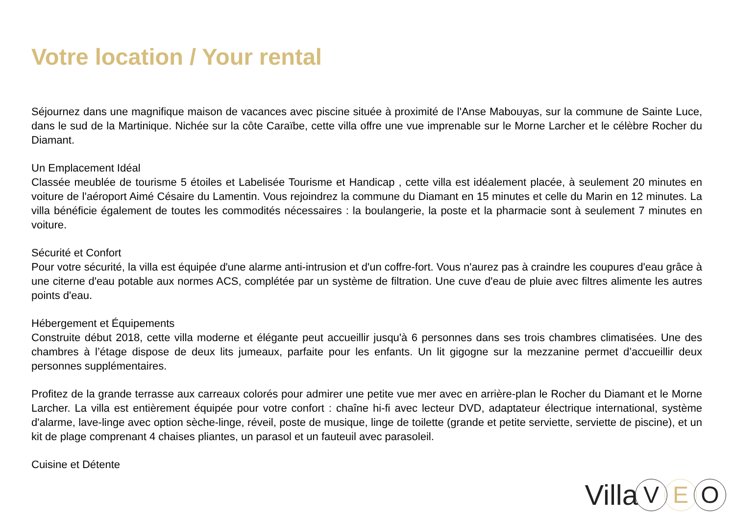Votre location / Your rental
Séjournez dans une magnifique maison de vacances avec piscine située à proximité de l'Anse Mabouyas, sur la commune de Sainte Luce, dans le sud de la Martinique. Nichée sur la côte Caraïbe, cette villa offre une vue imprenable sur le Morne Larcher et le célèbre Rocher du Diamant.
Un Emplacement Idéal
Classée meublée de tourisme 5 étoiles et Labelisée Tourisme et Handicap , cette villa est idéalement placée, à seulement 20 minutes en voiture de l'aéroport Aimé Césaire du Lamentin. Vous rejoindrez la commune du Diamant en 15 minutes et celle du Marin en 12 minutes. La villa bénéficie également de toutes les commodités nécessaires : la boulangerie, la poste et la pharmacie sont à seulement 7 minutes en voiture.
Sécurité et Confort
Pour votre sécurité, la villa est équipée d'une alarme anti-intrusion et d'un coffre-fort. Vous n'aurez pas à craindre les coupures d'eau grâce à une citerne d'eau potable aux normes ACS, complétée par un système de filtration. Une cuve d'eau de pluie avec filtres alimente les autres points d'eau.
Hébergement et Équipements
Construite début 2018, cette villa moderne et élégante peut accueillir jusqu'à 6 personnes dans ses trois chambres climatisées. Une des chambres à l’étage dispose de deux lits jumeaux, parfaite pour les enfants. Un lit gigogne sur la mezzanine permet d’accueillir deux personnes supplémentaires.
Profitez de la grande terrasse aux carreaux colorés pour admirer une petite vue mer avec en arrière-plan le Rocher du Diamant et le Morne Larcher. La villa est entièrement équipée pour votre confort : chaîne hi-fi avec lecteur DVD, adaptateur électrique international, système d'alarme, lave-linge avec option sèche-linge, réveil, poste de musique, linge de toilette (grande et petite serviette, serviette de piscine), et un kit de plage comprenant 4 chaises pliantes, un parasol et un fauteuil avec parasoleil.
Cuisine et Détente
Villa V E O